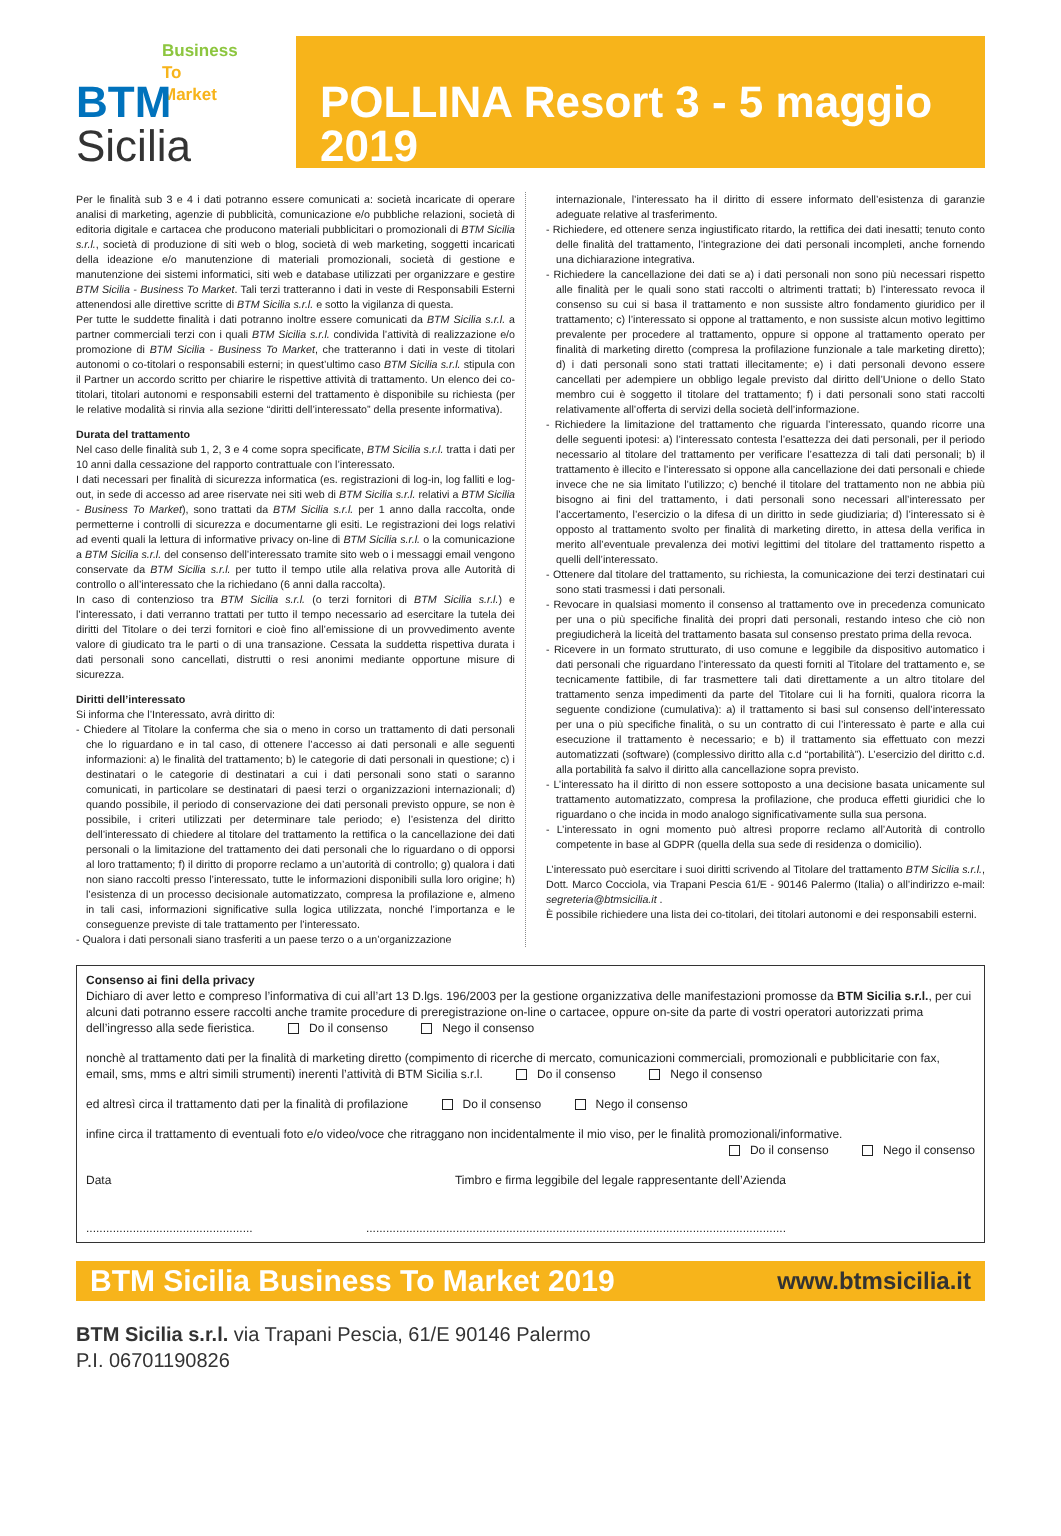Business
To
Market
BTM Sicilia
POLLINA Resort 3 - 5 maggio 2019
Per le finalità sub 3 e 4 i dati potranno essere comunicati a: società incaricate di operare analisi di marketing, agenzie di pubblicità, comunicazione e/o pubbliche relazioni, società di editoria digitale e cartacea che producono materiali pubblicitari o promozionali di BTM Sicilia s.r.l., società di produzione di siti web o blog, società di web marketing, soggetti incaricati della ideazione e/o manutenzione di materiali promozionali, società di gestione e manutenzione dei sistemi informatici, siti web e database utilizzati per organizzare e gestire BTM Sicilia - Business To Market. Tali terzi tratteranno i dati in veste di Responsabili Esterni attenendosi alle direttive scritte di BTM Sicilia s.r.l. e sotto la vigilanza di questa.
Per tutte le suddette finalità i dati potranno inoltre essere comunicati da BTM Sicilia s.r.l. a partner commerciali terzi con i quali BTM Sicilia s.r.l. condivida l’attività di realizzazione e/o promozione di BTM Sicilia - Business To Market, che tratteranno i dati in veste di titolari autonomi o co-titolari o responsabili esterni; in quest’ultimo caso BTM Sicilia s.r.l. stipula con il Partner un accordo scritto per chiarire le rispettive attività di trattamento. Un elenco dei co-titolari, titolari autonomi e responsabili esterni del trattamento è disponibile su richiesta (per le relative modalità si rinvia alla sezione “diritti dell’interessato” della presente informativa).
Durata del trattamento
Nel caso delle finalità sub 1, 2, 3 e 4 come sopra specificate, BTM Sicilia s.r.l. tratta i dati per 10 anni dalla cessazione del rapporto contrattuale con l’interessato.
I dati necessari per finalità di sicurezza informatica (es. registrazioni di log-in, log falliti e log-out, in sede di accesso ad aree riservate nei siti web di BTM Sicilia s.r.l. relativi a BTM Sicilia - Business To Market), sono trattati da BTM Sicilia s.r.l. per 1 anno dalla raccolta, onde permetterne i controlli di sicurezza e documentarne gli esiti. Le registrazioni dei logs relativi ad eventi quali la lettura di informative privacy on-line di BTM Sicilia s.r.l. o la comunicazione a BTM Sicilia s.r.l. del consenso dell’interessato tramite sito web o i messaggi email vengono conservate da BTM Sicilia s.r.l. per tutto il tempo utile alla relativa prova alle Autorità di controllo o all’interessato che la richiedano (6 anni dalla raccolta).
In caso di contenzioso tra BTM Sicilia s.r.l. (o terzi fornitori di BTM Sicilia s.r.l.) e l’interessato, i dati verranno trattati per tutto il tempo necessario ad esercitare la tutela dei diritti del Titolare o dei terzi fornitori e cioè fino all’emissione di un provvedimento avente valore di giudicato tra le parti o di una transazione. Cessata la suddetta rispettiva durata i dati personali sono cancellati, distrutti o resi anonimi mediante opportune misure di sicurezza.
Diritti dell’interessato
Si informa che l’Interessato, avrà diritto di:
- Chiedere al Titolare la conferma che sia o meno in corso un trattamento di dati personali che lo riguardano e in tal caso, di ottenere l’accesso ai dati personali e alle seguenti informazioni: a) le finalità del trattamento; b) le categorie di dati personali in questione; c) i destinatari o le categorie di destinatari a cui i dati personali sono stati o saranno comunicati, in particolare se destinatari di paesi terzi o organizzazioni internazionali; d) quando possibile, il periodo di conservazione dei dati personali previsto oppure, se non è possibile, i criteri utilizzati per determinare tale periodo; e) l’esistenza del diritto dell’interessato di chiedere al titolare del trattamento la rettifica o la cancellazione dei dati personali o la limitazione del trattamento dei dati personali che lo riguardano o di opporsi al loro trattamento; f) il diritto di proporre reclamo a un’autorità di controllo; g) qualora i dati non siano raccolti presso l’interessato, tutte le informazioni disponibili sulla loro origine; h) l’esistenza di un processo decisionale automatizzato, compresa la profilazione e, almeno in tali casi, informazioni significative sulla logica utilizzata, nonché l’importanza e le conseguenze previste di tale trattamento per l’interessato.
- Qualora i dati personali siano trasferiti a un paese terzo o a un’organizzazione
internazionale, l’interessato ha il diritto di essere informato dell’esistenza di garanzie adeguate relative al trasferimento.
- Richiedere, ed ottenere senza ingiustificato ritardo, la rettifica dei dati inesatti; tenuto conto delle finalità del trattamento, l’integrazione dei dati personali incompleti, anche fornendo una dichiarazione integrativa.
- Richiedere la cancellazione dei dati se a) i dati personali non sono più necessari rispetto alle finalità per le quali sono stati raccolti o altrimenti trattati; b) l’interessato revoca il consenso su cui si basa il trattamento e non sussiste altro fondamento giuridico per il trattamento; c) l’interessato si oppone al trattamento, e non sussiste alcun motivo legittimo prevalente per procedere al trattamento, oppure si oppone al trattamento operato per finalità di marketing diretto (compresa la profilazione funzionale a tale marketing diretto); d) i dati personali sono stati trattati illecitamente; e) i dati personali devono essere cancellati per adempiere un obbligo legale previsto dal diritto dell’Unione o dello Stato membro cui è soggetto il titolare del trattamento; f) i dati personali sono stati raccolti relativamente all’offerta di servizi della società dell’informazione.
- Richiedere la limitazione del trattamento che riguarda l’interessato, quando ricorre una delle seguenti ipotesi: a) l’interessato contesta l’esattezza dei dati personali, per il periodo necessario al titolare del trattamento per verificare l’esattezza di tali dati personali; b) il trattamento è illecito e l’interessato si oppone alla cancellazione dei dati personali e chiede invece che ne sia limitato l’utilizzo; c) benché il titolare del trattamento non ne abbia più bisogno ai fini del trattamento, i dati personali sono necessari all’interessato per l’accertamento, l’esercizio o la difesa di un diritto in sede giudiziaria; d) l’interessato si è opposto al trattamento svolto per finalità di marketing diretto, in attesa della verifica in merito all’eventuale prevalenza dei motivi legittimi del titolare del trattamento rispetto a quelli dell’interessato.
- Ottenere dal titolare del trattamento, su richiesta, la comunicazione dei terzi destinatari cui sono stati trasmessi i dati personali.
- Revocare in qualsiasi momento il consenso al trattamento ove in precedenza comunicato per una o più specifiche finalità dei propri dati personali, restando inteso che ciò non pregiudicherà la liceità del trattamento basata sul consenso prestato prima della revoca.
- Ricevere in un formato strutturato, di uso comune e leggibile da dispositivo automatico i dati personali che riguardano l’interessato da questi forniti al Titolare del trattamento e, se tecnicamente fattibile, di far trasmettere tali dati direttamente a un altro titolare del trattamento senza impedimenti da parte del Titolare cui li ha forniti, qualora ricorra la seguente condizione (cumulativa): a) il trattamento si basi sul consenso dell’interessato per una o più specifiche finalità, o su un contratto di cui l’interessato è parte e alla cui esecuzione il trattamento è necessario; e b) il trattamento sia effettuato con mezzi automatizzati (software) (complessivo diritto alla c.d “portabilità”). L’esercizio del diritto c.d. alla portabilità fa salvo il diritto alla cancellazione sopra previsto.
- L’interessato ha il diritto di non essere sottoposto a una decisione basata unicamente sul trattamento automatizzato, compresa la profilazione, che produca effetti giuridici che lo riguardano o che incida in modo analogo significativamente sulla sua persona.
- L’interessato in ogni momento può altresì proporre reclamo all’Autorità di controllo competente in base al GDPR (quella della sua sede di residenza o domicilio).
L’interessato può esercitare i suoi diritti scrivendo al Titolare del trattamento BTM Sicilia s.r.l., Dott. Marco Cocciola, via Trapani Pescia 61/E - 90146 Palermo (Italia) o all’indirizzo e-mail: segreteria@btmsicilia.it .
È possibile richiedere una lista dei co-titolari, dei titolari autonomi e dei responsabili esterni.
Consenso ai fini della privacy
Dichiaro di aver letto e compreso l’informativa di cui all’art 13 D.lgs. 196/2003 per la gestione organizzativa delle manifestazioni promosse da BTM Sicilia s.r.l., per cui alcuni dati potranno essere raccolti anche tramite procedure di preregistrazione on-line o cartacee, oppure on-site da parte di vostri operatori autorizzati prima dell’ingresso alla sede fieristica. Do il consenso Nego il consenso
nonchè al trattamento dati per la finalità di marketing diretto (compimento di ricerche di mercato, comunicazioni commerciali, promozionali e pubblicitarie con fax, email, sms, mms e altri simili strumenti) inerenti l’attività di BTM Sicilia s.r.l. Do il consenso Nego il consenso
ed altresì circa il trattamento dati per la finalità di profilazione Do il consenso Nego il consenso
infine circa il trattamento di eventuali foto e/o video/voce che ritraggano non incidentalmente il mio viso, per le finalità promozionali/informative.
Do il consenso Nego il consenso
Data Timbro e firma leggibile del legale rappresentante dell’Azienda
................................................................................................................................................................................
BTM Sicilia Business To Market 2019
www.btmsicilia.it
BTM Sicilia s.r.l. via Trapani Pescia, 61/E 90146 Palermo
P.I. 06701190826